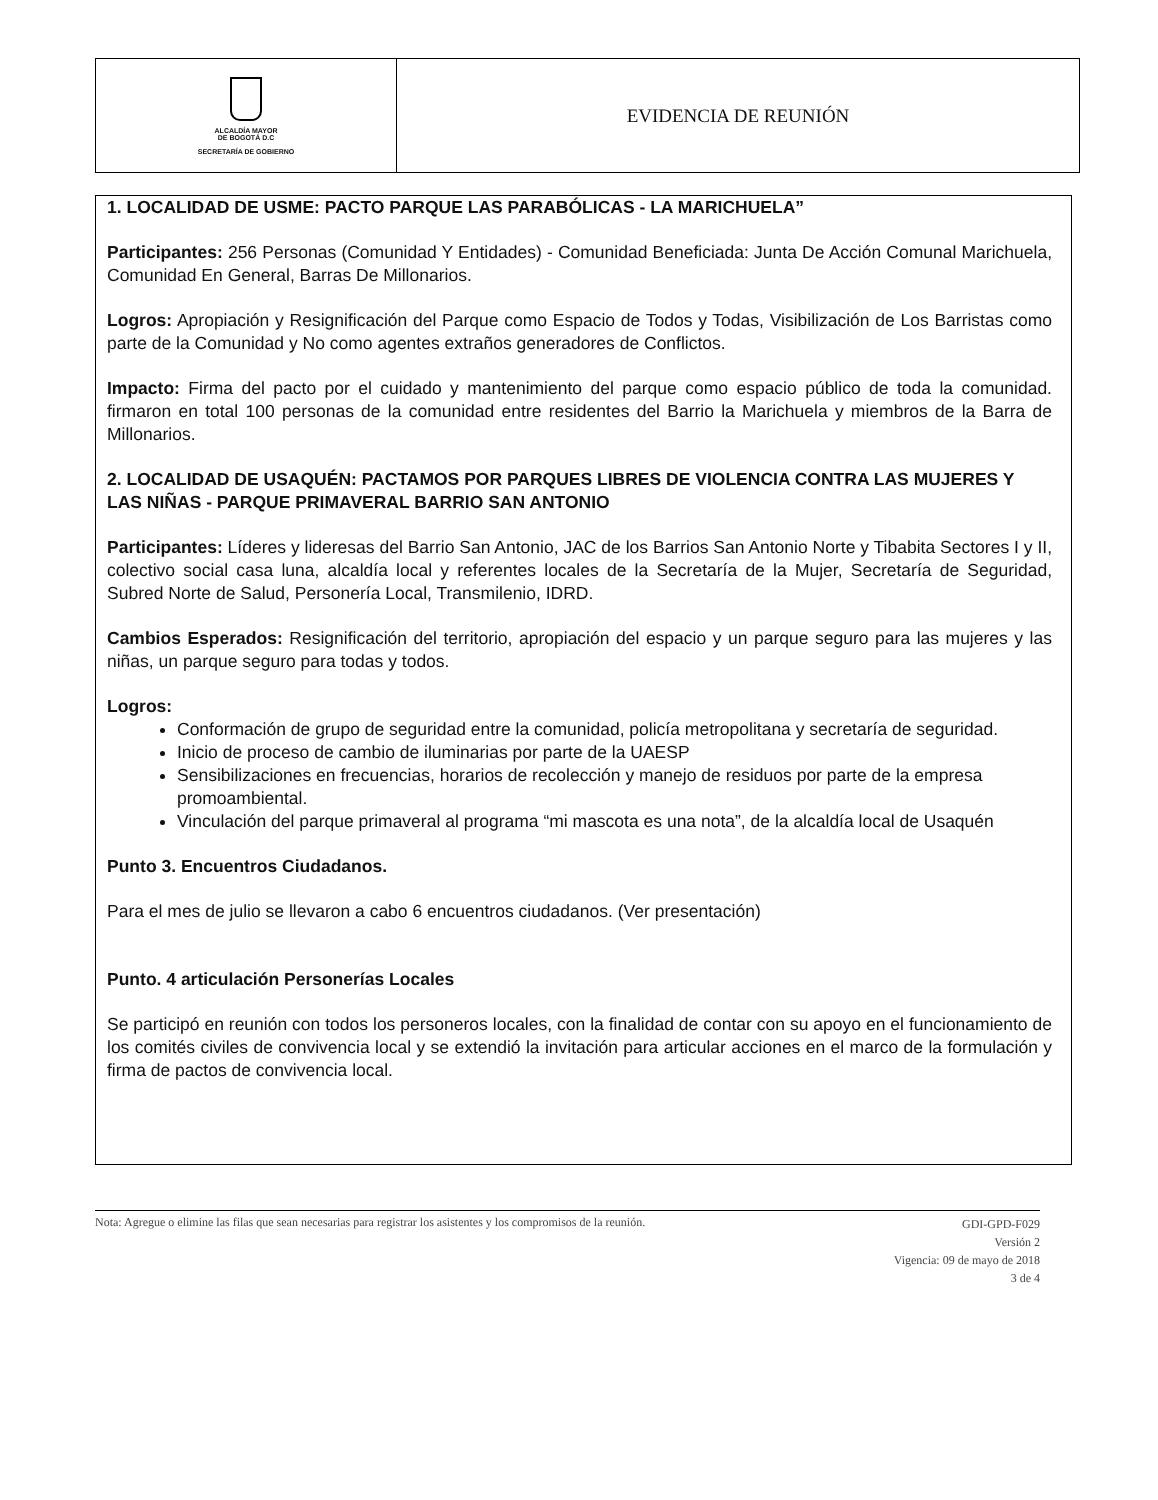| ALCALDÍA MAYOR DE BOGOTÁ D.C SECRETARÍA DE GOBIERNO | EVIDENCIA DE REUNIÓN |
1. LOCALIDAD DE USME: PACTO PARQUE LAS PARABÓLICAS - LA MARICHUELA”
Participantes: 256 Personas (Comunidad Y Entidades) - Comunidad Beneficiada: Junta De Acción Comunal Marichuela, Comunidad En General, Barras De Millonarios.
Logros: Apropiación y Resignificación del Parque como Espacio de Todos y Todas, Visibilización de Los Barristas como parte de la Comunidad y No como agentes extraños generadores de Conflictos.
Impacto: Firma del pacto por el cuidado y mantenimiento del parque como espacio público de toda la comunidad. firmaron en total 100 personas de la comunidad entre residentes del Barrio la Marichuela y miembros de la Barra de Millonarios.
2. LOCALIDAD DE USAQUÉN: PACTAMOS POR PARQUES LIBRES DE VIOLENCIA CONTRA LAS MUJERES Y LAS NIÑAS - PARQUE PRIMAVERAL BARRIO SAN ANTONIO
Participantes: Líderes y lideresas del Barrio San Antonio, JAC de los Barrios San Antonio Norte y Tibabita Sectores I y II, colectivo social casa luna, alcaldía local y referentes locales de la Secretaría de la Mujer, Secretaría de Seguridad, Subred Norte de Salud, Personería Local, Transmilenio, IDRD.
Cambios Esperados: Resignificación del territorio, apropiación del espacio y un parque seguro para las mujeres y las niñas, un parque seguro para todas y todos.
Logros:
Conformación de grupo de seguridad entre la comunidad, policía metropolitana y secretaría de seguridad.
Inicio de proceso de cambio de iluminarias por parte de la UAESP
Sensibilizaciones en frecuencias, horarios de recolección y manejo de residuos por parte de la empresa promoambiental.
Vinculación del parque primaveral al programa “mi mascota es una nota”, de la alcaldía local de Usaquén
Punto 3. Encuentros Ciudadanos.
Para el mes de julio se llevaron a cabo 6 encuentros ciudadanos. (Ver presentación)
Punto. 4 articulación Personerías Locales
Se participó en reunión con todos los personeros locales, con la finalidad de contar con su apoyo en el funcionamiento de los comités civiles de convivencia local y se extendió la invitación para articular acciones en el marco de la formulación y firma de pactos de convivencia local.
Nota: Agregue o elimine las filas que sean necesarias para registrar los asistentes y los compromisos de la reunión.
GDI-GPD-F029
Versión 2
Vigencia: 09 de mayo de 2018
3 de 4